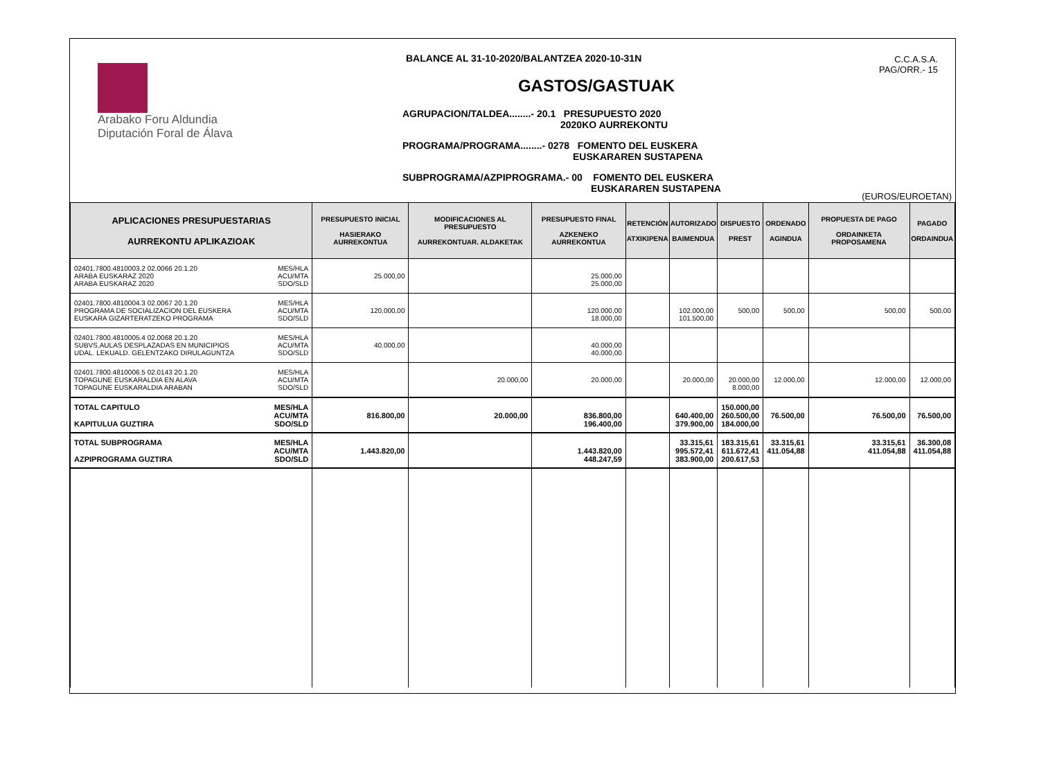Arabako Foru Aldundia
Diputación Foral de Álava
BALANCE AL 31-10-2020/BALANTZEA 2020-10-31N
GASTOS/GASTUAK
AGRUPACION/TALDEA........- 20.1 PRESUPUESTO 2020
2020KO AURREKONTU
PROGRAMA/PROGRAMA........- 0278 FOMENTO DEL EUSKERA
EUSKARAREN SUSTAPENA
SUBPROGRAMA/AZPIPROGRAMA.- 00 FOMENTO DEL EUSKERA
EUSKARAREN SUSTAPENA
C.C.A.S.A.
PAG/ORR.- 15
(EUROS/EUROETAN)
| APLICACIONES PRESUPUESTARIAS AURREKONTU APLIKAZIOAK | | PRESUPUESTO INICIAL HASIERAKO AURREKONTUA | MODIFICACIONES AL PRESUPUESTO AURREKONTUAR. ALDAKETAK | PRESUPUESTO FINAL AZKENEKO AURREKONTUA | RETENCIÓN ATXIKIPENA | AUTORIZADO BAIMENDUA | DISPUESTO PREST | ORDENADO AGINDUA | PROPUESTA DE PAGO ORDAINKETA PROPOSAMENA | PAGADO ORDAINDUA |
| --- | --- | --- | --- | --- | --- | --- | --- | --- | --- | --- |
| 02401.7800.4810003.2 02.0066 20.1.20 ARABA EUSKARAZ 2020 ARABA EUSKARAZ 2020 | MES/HLA ACU/MTA SDO/SLD | 25.000,00 | | 25.000,00 25.000,00 | | | | | | |
| 02401.7800.4810004.3 02.0067 20.1.20 PROGRAMA DE SOCIALIZACION DEL EUSKERA EUSKARA GIZARTERATZEKO PROGRAMA | MES/HLA ACU/MTA SDO/SLD | 120.000,00 | | 120.000,00 18.000,00 | | 102.000,00 101.500,00 | 500,00 | 500,00 | 500,00 | 500,00 |
| 02401.7800.4810005.4 02.0068 20.1.20 SUBVS.AULAS DESPLAZADAS EN MUNICIPIOS UDAL. LEKUALD. GELENTZAKO DIRULAGUNTZA | MES/HLA ACU/MTA SDO/SLD | 40.000,00 | | 40.000,00 40.000,00 | | | | | | |
| 02401.7800.4810006.5 02.0143 20.1.20 TOPAGUNE EUSKARALDIA EN ALAVA TOPAGUNE EUSKARALDIA ARABAN | MES/HLA ACU/MTA SDO/SLD | | 20.000,00 | 20.000,00 | | 20.000,00 | 20.000,00 8.000,00 | 12.000,00 | 12.000,00 | 12.000,00 |
| TOTAL CAPITULO KAPITULUA GUZTIRA | MES/HLA ACU/MTA SDO/SLD | 816.800,00 | 20.000,00 | 836.800,00 196.400,00 | | 640.400,00 379.900,00 | 150.000,00 260.500,00 184.000,00 | 76.500,00 | 76.500,00 | 76.500,00 |
| TOTAL SUBPROGRAMA AZPIPROGRAMA GUZTIRA | MES/HLA ACU/MTA SDO/SLD | 1.443.820,00 | | 1.443.820,00 448.247,59 | | 33.315,61 995.572,41 383.900,00 | 183.315,61 611.672,41 200.617,53 | 33.315,61 411.054,88 | 33.315,61 411.054,88 | 36.300,08 411.054,88 |